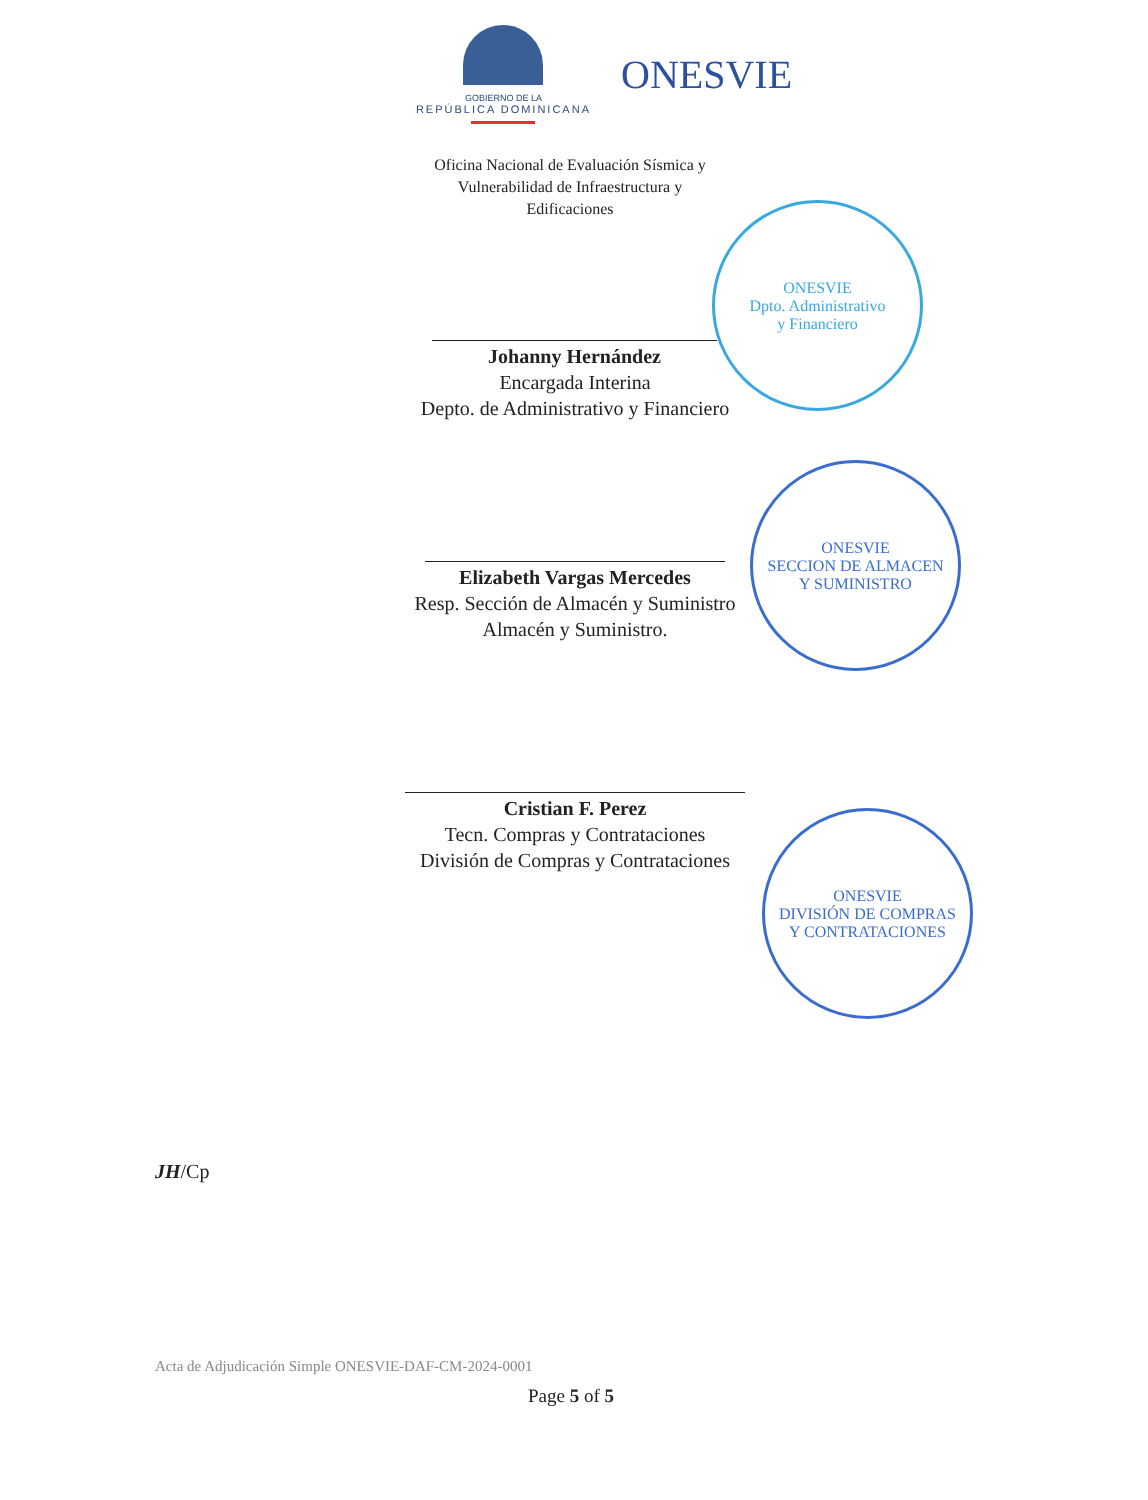GOBIERNO DE LA
REPÚBLICA DOMINICANA
ONESVIE
Oficina Nacional de Evaluación Sísmica y
Vulnerabilidad de Infraestructura y
Edificaciones
Johanny Hernández
Encargada Interina
Depto. de Administrativo y Financiero
Elizabeth Vargas Mercedes
Resp. Sección de Almacén y Suministro
Almacén y Suministro.
Cristian F. Perez
Tecn. Compras y Contrataciones
División de Compras y Contrataciones
ONESVIE
Dpto. Administrativo
y Financiero
ONESVIE
SECCION DE ALMACEN
Y SUMINISTRO
ONESVIE
DIVISIÓN DE COMPRAS
Y CONTRATACIONES
JH/Cp
Acta de Adjudicación Simple ONESVIE-DAF-CM-2024-0001
Page 5 of 5